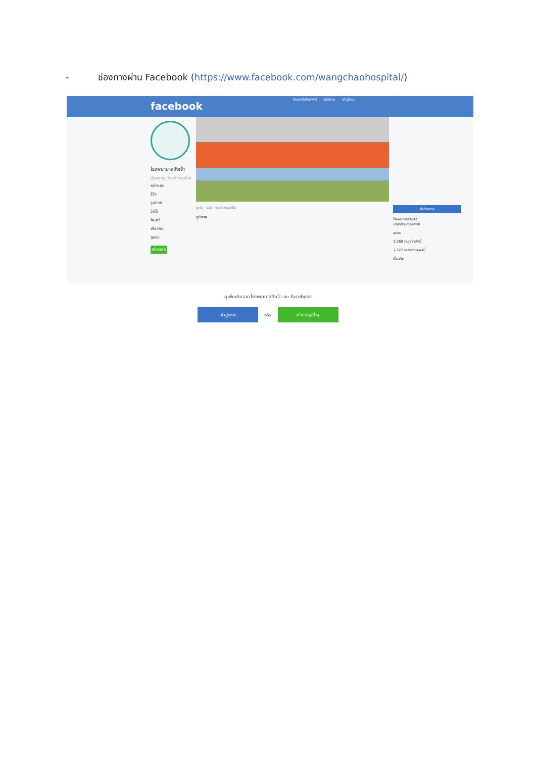- ช่องทางผ่าน Facebook (https://www.facebook.com/wangchaohospital/)
facebook
อีเมลหรือโทรศัพท์ รหัสผ่าน เข้าสู่ระบบ
โรงพยาบาลวังเจ้า
@wangchaohospital
หน้าหลัก
รีวิว
รูปภาพ
วิดีโอ
โพสต์
เกี่ยวกับ
ชุมชน
สร้างเพจ
ถูกใจ · แชร์ · แนะนำการแก้ไข
รูปภาพ
ส่งข้อความ
โรงพยาบาลวังเจ้า
บริษัทด้านการแพทย์
ชุมชน
1,260 คนถูกใจสิ่งนี้
1,327 คนติดตามเพจนี้
เกี่ยวกับ
ดูเพิ่มเติมจาก โรงพยาบาลวังเจ้า บน Facebook
เข้าสู่ระบบ หรือ สร้างบัญชีใหม่